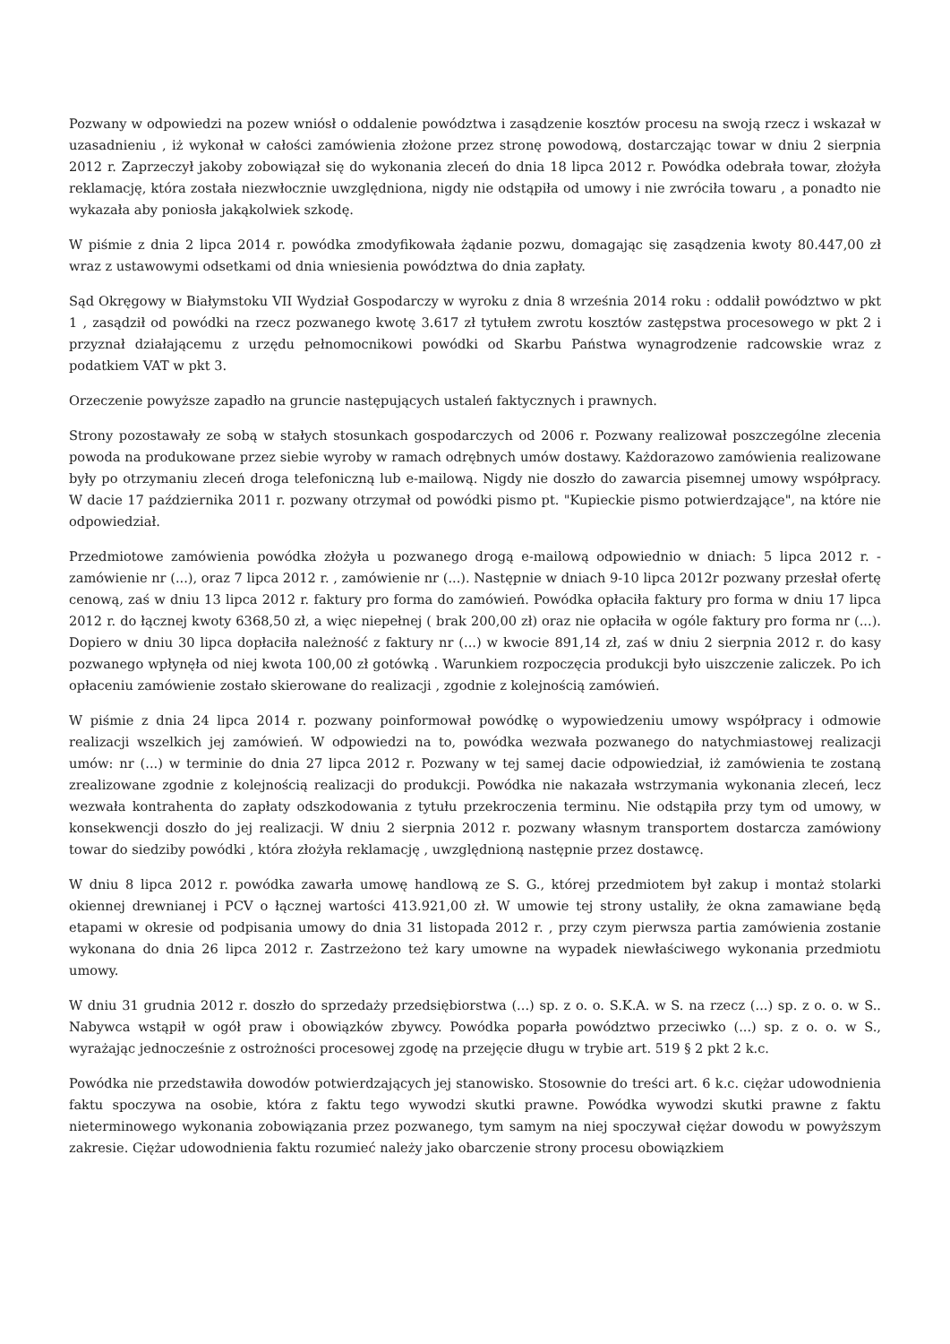Pozwany w odpowiedzi na pozew wniósł o oddalenie powództwa i zasądzenie kosztów procesu na swoją rzecz i wskazał w uzasadnieniu , iż wykonał w całości zamówienia złożone przez stronę powodową, dostarczając towar w dniu 2 sierpnia 2012 r. Zaprzeczył jakoby zobowiązał się do wykonania zleceń do dnia 18 lipca 2012 r. Powódka odebrała towar, złożyła reklamację, która została niezwłocznie uwzględniona, nigdy nie odstąpiła od umowy i nie zwróciła towaru , a ponadto nie wykazała aby poniosła jakąkolwiek szkodę.
W piśmie z dnia 2 lipca 2014 r. powódka zmodyfikowała żądanie pozwu, domagając się zasądzenia kwoty 80.447,00 zł wraz z ustawowymi odsetkami od dnia wniesienia powództwa do dnia zapłaty.
Sąd Okręgowy w Białymstoku VII Wydział Gospodarczy w wyroku z dnia 8 września 2014 roku : oddalił powództwo w pkt 1 , zasądził od powódki na rzecz pozwanego kwotę 3.617 zł tytułem zwrotu kosztów zastępstwa procesowego w pkt 2 i przyznał działającemu z urzędu pełnomocnikowi powódki od Skarbu Państwa wynagrodzenie radcowskie wraz z podatkiem VAT w pkt 3.
Orzeczenie powyższe zapadło na gruncie następujących ustaleń faktycznych i prawnych.
Strony pozostawały ze sobą w stałych stosunkach gospodarczych od 2006 r. Pozwany realizował poszczególne zlecenia powoda na produkowane przez siebie wyroby w ramach odrębnych umów dostawy. Każdorazowo zamówienia realizowane były po otrzymaniu zleceń droga telefoniczną lub e-mailową. Nigdy nie doszło do zawarcia pisemnej umowy współpracy. W dacie 17 października 2011 r. pozwany otrzymał od powódki pismo pt. "Kupieckie pismo potwierdzające", na które nie odpowiedział.
Przedmiotowe zamówienia powódka złożyła u pozwanego drogą e-mailową odpowiednio w dniach: 5 lipca 2012 r. - zamówienie nr (...), oraz 7 lipca 2012 r. , zamówienie nr (...). Następnie w dniach 9-10 lipca 2012r pozwany przesłał ofertę cenową, zaś w dniu 13 lipca 2012 r. faktury pro forma do zamówień. Powódka opłaciła faktury pro forma w dniu 17 lipca 2012 r. do łącznej kwoty 6368,50 zł, a więc niepełnej ( brak 200,00 zł) oraz nie opłaciła w ogóle faktury pro forma nr (...). Dopiero w dniu 30 lipca dopłaciła należność z faktury nr (...) w kwocie 891,14 zł, zaś w dniu 2 sierpnia 2012 r. do kasy pozwanego wpłynęła od niej kwota 100,00 zł gotówką . Warunkiem rozpoczęcia produkcji było uiszczenie zaliczek. Po ich opłaceniu zamówienie zostało skierowane do realizacji , zgodnie z kolejnością zamówień.
W piśmie z dnia 24 lipca 2014 r. pozwany poinformował powódkę o wypowiedzeniu umowy współpracy i odmowie realizacji wszelkich jej zamówień. W odpowiedzi na to, powódka wezwała pozwanego do natychmiastowej realizacji umów: nr (...) w terminie do dnia 27 lipca 2012 r. Pozwany w tej samej dacie odpowiedział, iż zamówienia te zostaną zrealizowane zgodnie z kolejnością realizacji do produkcji. Powódka nie nakazała wstrzymania wykonania zleceń, lecz wezwała kontrahenta do zapłaty odszkodowania z tytułu przekroczenia terminu. Nie odstąpiła przy tym od umowy, w konsekwencji doszło do jej realizacji. W dniu 2 sierpnia 2012 r. pozwany własnym transportem dostarcza zamówiony towar do siedziby powódki , która złożyła reklamację , uwzględnioną następnie przez dostawcę.
W dniu 8 lipca 2012 r. powódka zawarła umowę handlową ze S. G., której przedmiotem był zakup i montaż stolarki okiennej drewnianej i PCV o łącznej wartości 413.921,00 zł. W umowie tej strony ustaliły, że okna zamawiane będą etapami w okresie od podpisania umowy do dnia 31 listopada 2012 r. , przy czym pierwsza partia zamówienia zostanie wykonana do dnia 26 lipca 2012 r. Zastrzeżono też kary umowne na wypadek niewłaściwego wykonania przedmiotu umowy.
W dniu 31 grudnia 2012 r. doszło do sprzedaży przedsiębiorstwa (...) sp. z o. o. S.K.A. w S. na rzecz (...) sp. z o. o. w S.. Nabywca wstąpił w ogół praw i obowiązków zbywcy. Powódka poparła powództwo przeciwko (...) sp. z o. o. w S., wyrażając jednocześnie z ostrożności procesowej zgodę na przejęcie długu w trybie art. 519 § 2 pkt 2 k.c.
Powódka nie przedstawiła dowodów potwierdzających jej stanowisko. Stosownie do treści art. 6 k.c. ciężar udowodnienia faktu spoczywa na osobie, która z faktu tego wywodzi skutki prawne. Powódka wywodzi skutki prawne z faktu nieterminowego wykonania zobowiązania przez pozwanego, tym samym na niej spoczywał ciężar dowodu w powyższym zakresie. Ciężar udowodnienia faktu rozumieć należy jako obarczenie strony procesu obowiązkiem